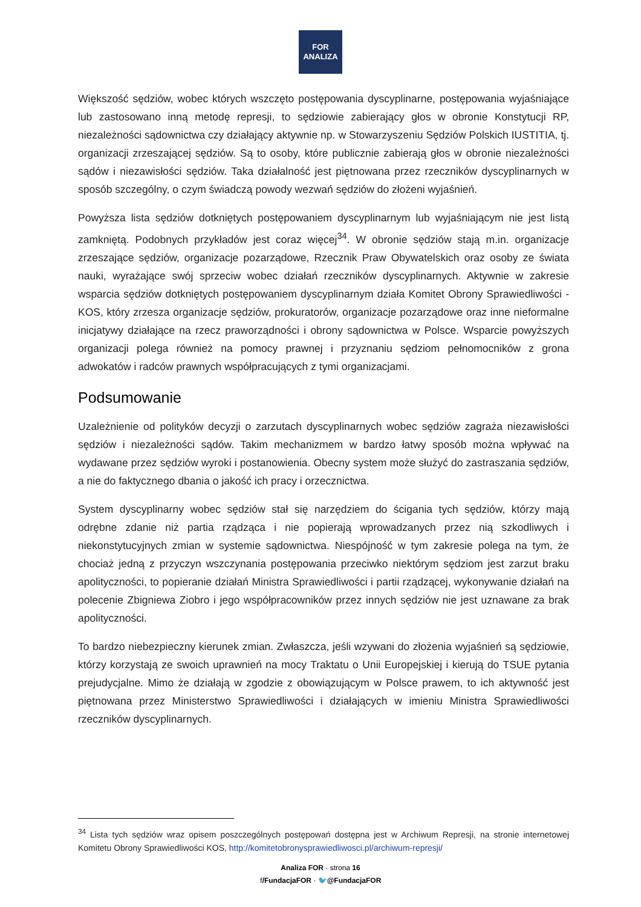FOR
ANALIZA
Większość sędziów, wobec których wszczęto postępowania dyscyplinarne, postępowania wyjaśniające lub zastosowano inną metodę represji, to sędziowie zabierający głos w obronie Konstytucji RP, niezależności sądownictwa czy działający aktywnie np. w Stowarzyszeniu Sędziów Polskich IUSTITIA, tj. organizacji zrzeszającej sędziów. Są to osoby, które publicznie zabierają głos w obronie niezależności sądów i niezawisłości sędziów. Taka działalność jest piętnowana przez rzeczników dyscyplinarnych w sposób szczególny, o czym świadczą powody wezwań sędziów do złożeni wyjaśnień.
Powyższa lista sędziów dotkniętych postępowaniem dyscyplinarnym lub wyjaśniającym nie jest listą zamkniętą. Podobnych przykładów jest coraz więcej<sup>34</sup>. W obronie sędziów stają m.in. organizacje zrzeszające sędziów, organizacje pozarządowe, Rzecznik Praw Obywatelskich oraz osoby ze świata nauki, wyrażające swój sprzeciw wobec działań rzeczników dyscyplinarnych. Aktywnie w zakresie wsparcia sędziów dotkniętych postępowaniem dyscyplinarnym działa Komitet Obrony Sprawiedliwości - KOS, który zrzesza organizacje sędziów, prokuratorów, organizacje pozarządowe oraz inne nieformalne inicjatywy działające na rzecz praworządności i obrony sądownictwa w Polsce. Wsparcie powyższych organizacji polega również na pomocy prawnej i przyznaniu sędziom pełnomocników z grona adwokatów i radców prawnych współpracujących z tymi organizacjami.
Podsumowanie
Uzależnienie od polityków decyzji o zarzutach dyscyplinarnych wobec sędziów zagraża niezawisłości sędziów i niezależności sądów. Takim mechanizmem w bardzo łatwy sposób można wpływać na wydawane przez sędziów wyroki i postanowienia. Obecny system może służyć do zastraszania sędziów, a nie do faktycznego dbania o jakość ich pracy i orzecznictwa.
System dyscyplinarny wobec sędziów stał się narzędziem do ścigania tych sędziów, którzy mają odrębne zdanie niż partia rządząca i nie popierają wprowadzanych przez nią szkodliwych i niekonstytucyjnych zmian w systemie sądownictwa. Niespójność w tym zakresie polega na tym, że chociaż jedną z przyczyn wszczynania postępowania przeciwko niektórym sędziom jest zarzut braku apolityczności, to popieranie działań Ministra Sprawiedliwości i partii rządzącej, wykonywanie działań na polecenie Zbigniewa Ziobro i jego współpracowników przez innych sędziów nie jest uznawane za brak apolityczności.
To bardzo niebezpieczny kierunek zmian. Zwłaszcza, jeśli wzywani do złożenia wyjaśnień są sędziowie, którzy korzystają ze swoich uprawnień na mocy Traktatu o Unii Europejskiej i kierują do TSUE pytania prejudycjalne. Mimo że działają w zgodzie z obowiązującym w Polsce prawem, to ich aktywność jest piętnowana przez Ministerstwo Sprawiedliwości i działających w imieniu Ministra Sprawiedliwości rzeczników dyscyplinarnych.
<sup>34</sup> Lista tych sędziów wraz opisem poszczególnych postępowań dostępna jest w Archiwum Represji, na stronie internetowej Komitetu Obrony Sprawiedliwości KOS, http://komitetobronysprawiedliwosci.pl/archiwum-represji/
Analiza FOR · strona 16
f/FundacjaFOR · 🐦@FundacjaFOR